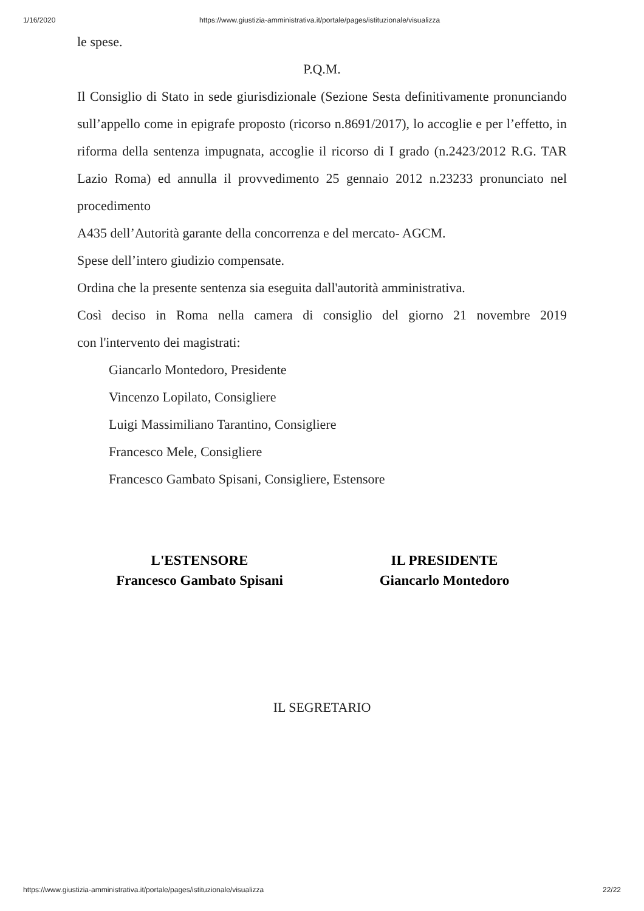1/16/2020 https://www.giustizia-amministrativa.it/portale/pages/istituzionale/visualizza
le spese.
P.Q.M.
Il Consiglio di Stato in sede giurisdizionale (Sezione Sesta definitivamente pronunciando sull’appello come in epigrafe proposto (ricorso n.8691/2017), lo accoglie e per l’effetto, in riforma della sentenza impugnata, accoglie il ricorso di I grado (n.2423/2012 R.G. TAR Lazio Roma) ed annulla il provvedimento 25 gennaio 2012 n.23233 pronunciato nel procedimento
A435 dell’Autorità garante della concorrenza e del mercato- AGCM.
Spese dell’intero giudizio compensate.
Ordina che la presente sentenza sia eseguita dall'autorità amministrativa.
Così deciso in Roma nella camera di consiglio del giorno 21 novembre 2019
con l'intervento dei magistrati:
Giancarlo Montedoro, Presidente
Vincenzo Lopilato, Consigliere
Luigi Massimiliano Tarantino, Consigliere
Francesco Mele, Consigliere
Francesco Gambato Spisani, Consigliere, Estensore
L'ESTENSORE
Francesco Gambato Spisani
IL PRESIDENTE
Giancarlo Montedoro
IL SEGRETARIO
https://www.giustizia-amministrativa.it/portale/pages/istituzionale/visualizza 22/22